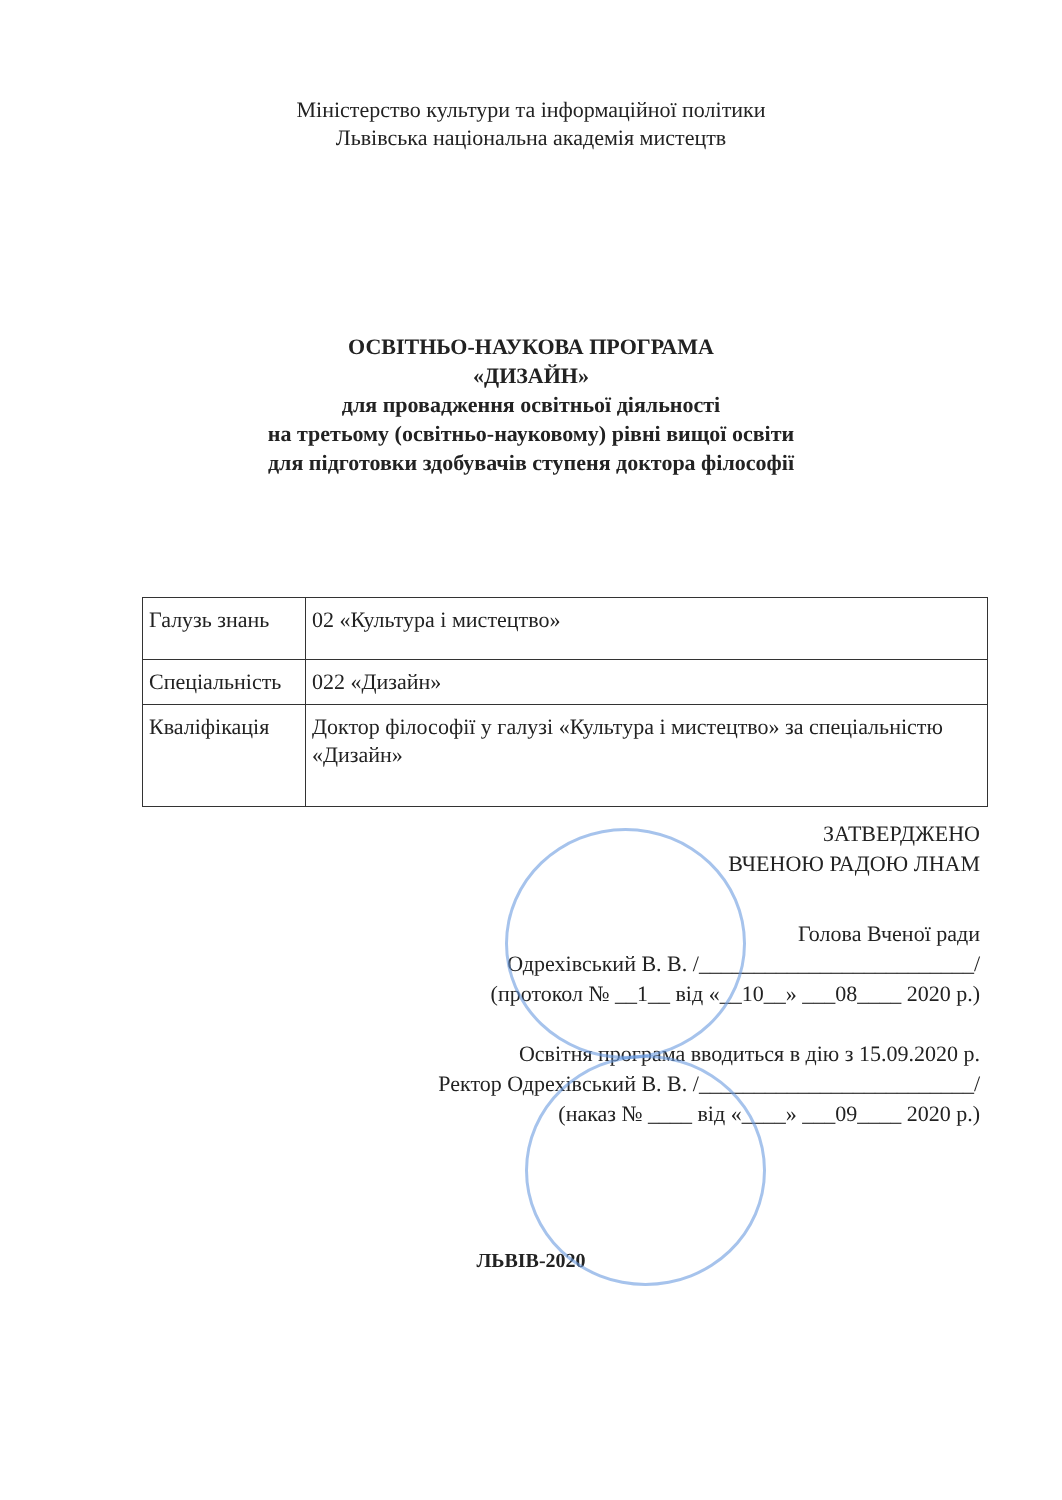Міністерство культури та інформаційної політики
Львівська національна академія мистецтв
ОСВІТНЬО-НАУКОВА ПРОГРАМА
«ДИЗАЙН»
для провадження освітньої діяльності
на третьому (освітньо-науковому) рівні вищої освіти
для підготовки здобувачів ступеня доктора філософії
| Галузь знань | 02 «Культура і мистецтво» |
| Спеціальність | 022 «Дизайн» |
| Кваліфікація | Доктор філософії у галузі «Культура і мистецтво» за спеціальністю «Дизайн» |
ЗАТВЕРДЖЕНО
ВЧЕНОЮ РАДОЮ ЛНАМ
Голова Вченої ради
Одрехівський В. В. /_________________________/
(протокол № __1__ від «__10__» ___08____ 2020 р.)
Освітня програма вводиться в дію з 15.09.2020 р.
Ректор Одрехівський В. В. /_________________________/
(наказ № ____ від «____» ___09____ 2020 р.)
ЛЬВІВ-2020